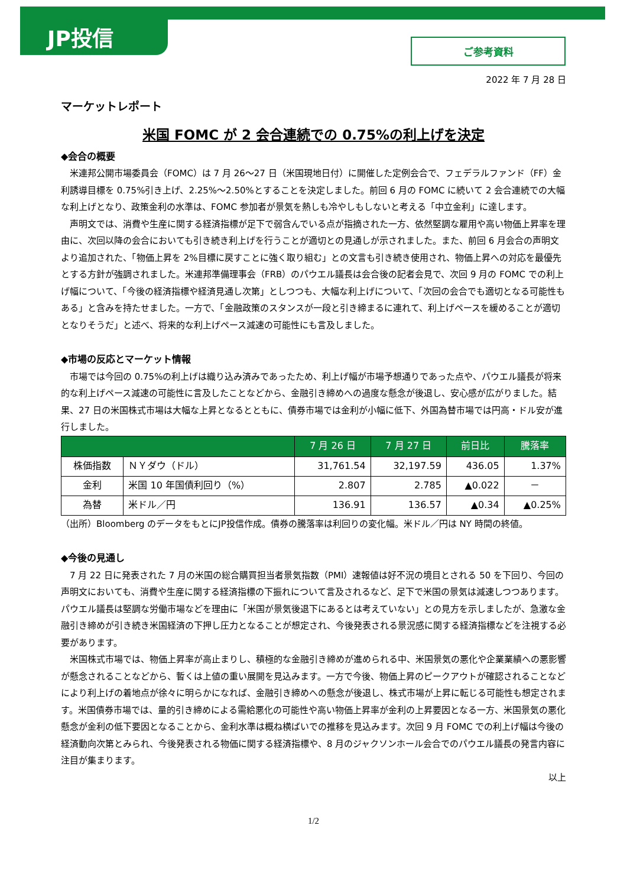JP投信
ご参考資料
2022 年 7 月 28 日
マーケットレポート
米国 FOMC が 2 会合連続での 0.75%の利上げを決定
◆会合の概要
米連邦公開市場委員会（FOMC）は 7 月 26～27 日（米国現地日付）に開催した定例会合で、フェデラルファンド（FF）金利誘導目標を 0.75%引き上げ、2.25%～2.50%とすることを決定しました。前回 6 月の FOMC に続いて 2 会合連続での大幅な利上げとなり、政策金利の水準は、FOMC 参加者が景気を熱しも冷やしもしないと考える「中立金利」に達します。
声明文では、消費や生産に関する経済指標が足下で弱含んでいる点が指摘された一方、依然堅調な雇用や高い物価上昇率を理由に、次回以降の会合においても引き続き利上げを行うことが適切との見通しが示されました。また、前回 6 月会合の声明文より追加された、「物価上昇を 2%目標に戻すことに強く取り組む」との文言も引き続き使用され、物価上昇への対応を最優先とする方針が強調されました。米連邦準備理事会（FRB）のパウエル議長は会合後の記者会見で、次回 9 月の FOMC での利上げ幅について、「今後の経済指標や経済見通し次第」としつつも、大幅な利上げについて、「次回の会合でも適切となる可能性もある」と含みを持たせました。一方で、「金融政策のスタンスが一段と引き締まるに連れて、利上げペースを緩めることが適切となりそうだ」と述べ、将来的な利上げペース減速の可能性にも言及しました。
◆市場の反応とマーケット情報
市場では今回の 0.75%の利上げは織り込み済みであったため、利上げ幅が市場予想通りであった点や、パウエル議長が将来的な利上げペース減速の可能性に言及したことなどから、金融引き締めへの過度な懸念が後退し、安心感が広がりました。結果、27 日の米国株式市場は大幅な上昇となるとともに、債券市場では金利が小幅に低下、外国為替市場では円高・ドル安が進行しました。
| | | 7 月 26 日 | 7 月 27 日 | 前日比 | 騰落率 |
| --- | --- | --- | --- | --- | --- |
| 株価指数 | ＮＹダウ（ドル） | 31,761.54 | 32,197.59 | 436.05 | 1.37% |
| 金利 | 米国 10 年国債利回り（%） | 2.807 | 2.785 | ▲0.022 | － |
| 為替 | 米ドル／円 | 136.91 | 136.57 | ▲0.34 | ▲0.25% |
（出所）Bloomberg のデータをもとにJP投信作成。債券の騰落率は利回りの変化幅。米ドル／円は NY 時間の終値。
◆今後の見通し
7 月 22 日に発表された 7 月の米国の総合購買担当者景気指数（PMI）速報値は好不況の境目とされる 50 を下回り、今回の声明文においても、消費や生産に関する経済指標の下振れについて言及されるなど、足下で米国の景気は減速しつつあります。パウエル議長は堅調な労働市場などを理由に「米国が景気後退下にあるとは考えていない」との見方を示しましたが、急激な金融引き締めが引き続き米国経済の下押し圧力となることが想定され、今後発表される景況感に関する経済指標などを注視する必要があります。
米国株式市場では、物価上昇率が高止まりし、積極的な金融引き締めが進められる中、米国景気の悪化や企業業績への悪影響が懸念されることなどから、暫くは上値の重い展開を見込みます。一方で今後、物価上昇のピークアウトが確認されることなどにより利上げの着地点が徐々に明らかになれば、金融引き締めへの懸念が後退し、株式市場が上昇に転じる可能性も想定されます。米国債券市場では、量的引き締めによる需給悪化の可能性や高い物価上昇率が金利の上昇要因となる一方、米国景気の悪化懸念が金利の低下要因となることから、金利水準は概ね横ばいでの推移を見込みます。次回 9 月 FOMC での利上げ幅は今後の経済動向次第とみられ、今後発表される物価に関する経済指標や、8 月のジャクソンホール会合でのパウエル議長の発言内容に注目が集まります。
以上
1/2